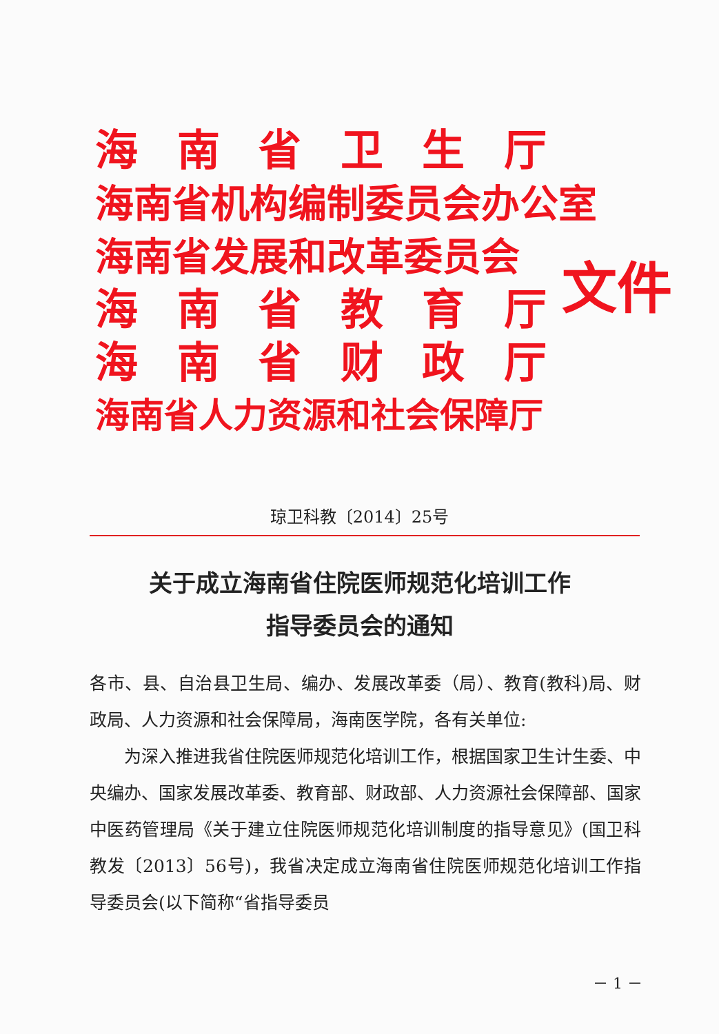海南省卫生厅
海南省机构编制委员会办公室
海南省发展和改革委员会
海南省教育厅
海南省财政厅
海南省人力资源和社会保障厅
文件
琼卫科教〔2014〕25号
关于成立海南省住院医师规范化培训工作
指导委员会的通知
各市、县、自治县卫生局、编办、发展改革委（局）、教育(教科)局、财政局、人力资源和社会保障局，海南医学院，各有关单位:
为深入推进我省住院医师规范化培训工作，根据国家卫生计生委、中央编办、国家发展改革委、教育部、财政部、人力资源社会保障部、国家中医药管理局《关于建立住院医师规范化培训制度的指导意见》(国卫科教发〔2013〕56号)，我省决定成立海南省住院医师规范化培训工作指导委员会(以下简称“省指导委员
－ 1 －